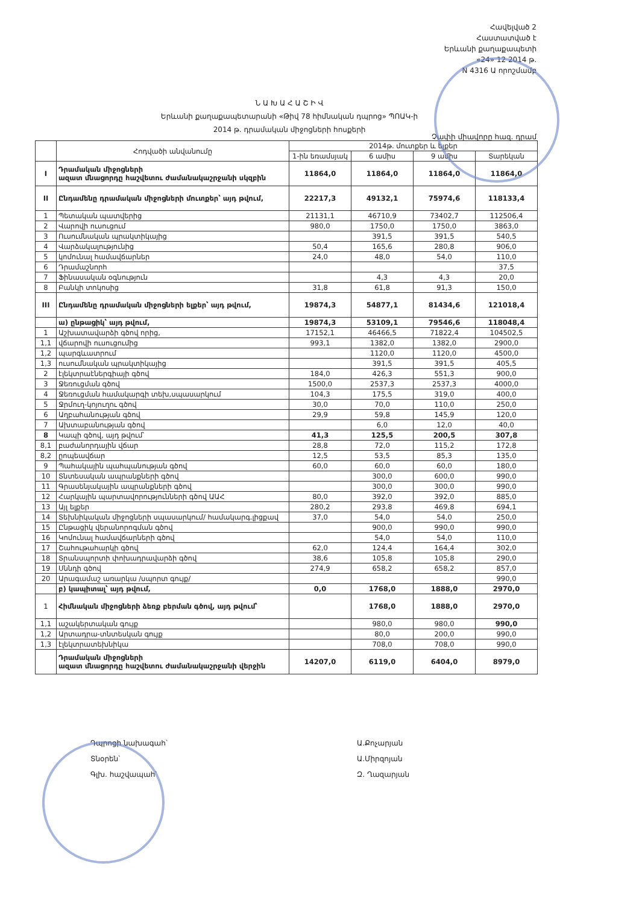Հավելված 2
Հաստատված է
Երևանի քաղաքապետի
«24» 12 2014 թ.
N 4316 Ա որոշմամբ
Ն Ա Խ Ա Հ Ա Շ Ի Վ
Երևանի քաղաքապետարանի «Թիվ 78 հիմնական դպրոց» ՊՈԱԿ-ի
2014 թ. դրամական միջոցների հոսքերի
Չափի միավորը հազ. դրամ
| | Հոդվածի անվանումը | 2014թ. մուտքեր և ելքեր | | | |
| --- | --- | --- | --- | --- | --- |
| | | 1-ին եռամսյակ | 6 ամիս | 9 ամիս | Տարեկան |
| I | Դրամական միջոցների ազատ մնացորդը հաշվետու ժամանակաշրջանի սկզբին | 11864,0 | 11864,0 | 11864,0 | 11864,0 |
| II | Ընդամենը դրամական միջոցների մուտքեր՝ այդ թվում, | 22217,3 | 49132,1 | 75974,6 | 118133,4 |
| 1 | Պետական պատվերից | 21131,1 | 46710,9 | 73402,7 | 112506,4 |
| 2 | Վարովի ուսուցում | 980,0 | 1750,0 | 1750,0 | 3863,0 |
| 3 | Ուսումնական պրակտիկայից | | 391,5 | 391,5 | 540,5 |
| 4 | Վարձակալությունից | 50,4 | 165,6 | 280,8 | 906,0 |
| 5 | կոմունալ համավճարներ | 24,0 | 48,0 | 54,0 | 110,0 |
| 6 | Դրամաշնորհ | | | | 37,5 |
| 7 | Ֆինասական օգնություն | | 4,3 | 4,3 | 20,0 |
| 8 | Բանկի տոկոսից | 31,8 | 61,8 | 91,3 | 150,0 |
| III | Ընդամենը դրամական միջոցների ելքեր՝ այդ թվում, | 19874,3 | 54877,1 | 81434,6 | 121018,4 |
| | ա) ընթացիկ՝ այդ թվում, | 19874,3 | 53109,1 | 79546,6 | 118048,4 |
| 1 | Աշխատավարձի գծով որից, | 17152,1 | 46466,5 | 71822,4 | 104502,5 |
| 1,1 | վճարովի ուսուցումից | 993,1 | 1382,0 | 1382,0 | 2900,0 |
| 1,2 | պարգևատրում | | 1120,0 | 1120,0 | 4500,0 |
| 1,3 | ուսումնական պրակտիկայից | | 391,5 | 391,5 | 405,5 |
| 2 | էլեկտրաէներգիայի գծով | 184,0 | 426,3 | 551,3 | 900,0 |
| 3 | Ջեռուցման գծով | 1500,0 | 2537,3 | 2537,3 | 4000,0 |
| 4 | Ջեռուցման համակարգի տեխ,սպասարկում | 104,3 | 175,5 | 319,0 | 400,0 |
| 5 | Ջրմուղ-կոյուղու գծով | 30,0 | 70,0 | 110,0 | 250,0 |
| 6 | Աղբահանության գծով | 29,9 | 59,8 | 145,9 | 120,0 |
| 7 | Ախտաբանության գծով | | 6,0 | 12,0 | 40,0 |
| 8 | Կապի գծով, այդ թվում՝ | 41,3 | 125,5 | 200,5 | 307,8 |
| 8,1 | բաժանորդային վճար | 28,8 | 72,0 | 115,2 | 172,8 |
| 8,2 | ըոպեավճար | 12,5 | 53,5 | 85,3 | 135,0 |
| 9 | Պահակային պահպանության գծով | 60,0 | 60,0 | 60,0 | 180,0 |
| 10 | Տնտեսական ապրանքների գծով | | 300,0 | 600,0 | 990,0 |
| 11 | Գրասենյակային ապրանքների գծով | | 300,0 | 300,0 | 990,0 |
| 12 | Հարկային պարտավորությունների գծով ԱԱՀ | 80,0 | 392,0 | 392,0 | 885,0 |
| 13 | Այլ ելքեր | 280,2 | 293,8 | 469,8 | 694,1 |
| 14 | Տեխնիկական միջոցների սպասարկում/ համակարգ.լիցքավ | 37,0 | 54,0 | 54,0 | 250,0 |
| 15 | Ընթացիկ վերանորոգման գծով | | 900,0 | 990,0 | 990,0 |
| 16 | Կոմունալ համավճարների գծով | | 54,0 | 54,0 | 110,0 |
| 17 | Շահութահարկի գծով | 62,0 | 124,4 | 164,4 | 302,0 |
| 18 | Տրանսպորտի փոխադրավարձի գծով | 38,6 | 105,8 | 105,8 | 290,0 |
| 19 | Սննդի գծով | 274,9 | 658,2 | 658,2 | 857,0 |
| 20 | Արագամաշ առարկա /սպորտ գույք/ | | | | 990,0 |
| | բ) կապիտալ՝ այդ թվում, | 0,0 | 1768,0 | 1888,0 | 2970,0 |
| 1 | Հիմնական միջոցների ձեռք բերման գծով, այդ թվում՝ | | 1768,0 | 1888,0 | 2970,0 |
| 1,1 | աշակերտական գույք | | 980,0 | 980,0 | 990,0 |
| 1,2 | Արտադրա-տնտեսկան գույք | | 80,0 | 200,0 | 990,0 |
| 1,3 | էլեկտրատեխնիկա | | 708,0 | 708,0 | 990,0 |
| | Դրամական միջոցների ազատ մնացորդը հաշվետու ժամանակաշրջանի վերջին | 14207,0 | 6119,0 | 6404,0 | 8979,0 |
Դպրոցի նախագահ՝
Տնօրեն՝
Գլխ. հաշվապահ՝
Ա.Քոչարյան
Ա.Միրզոյան
Զ. Ղազարյան